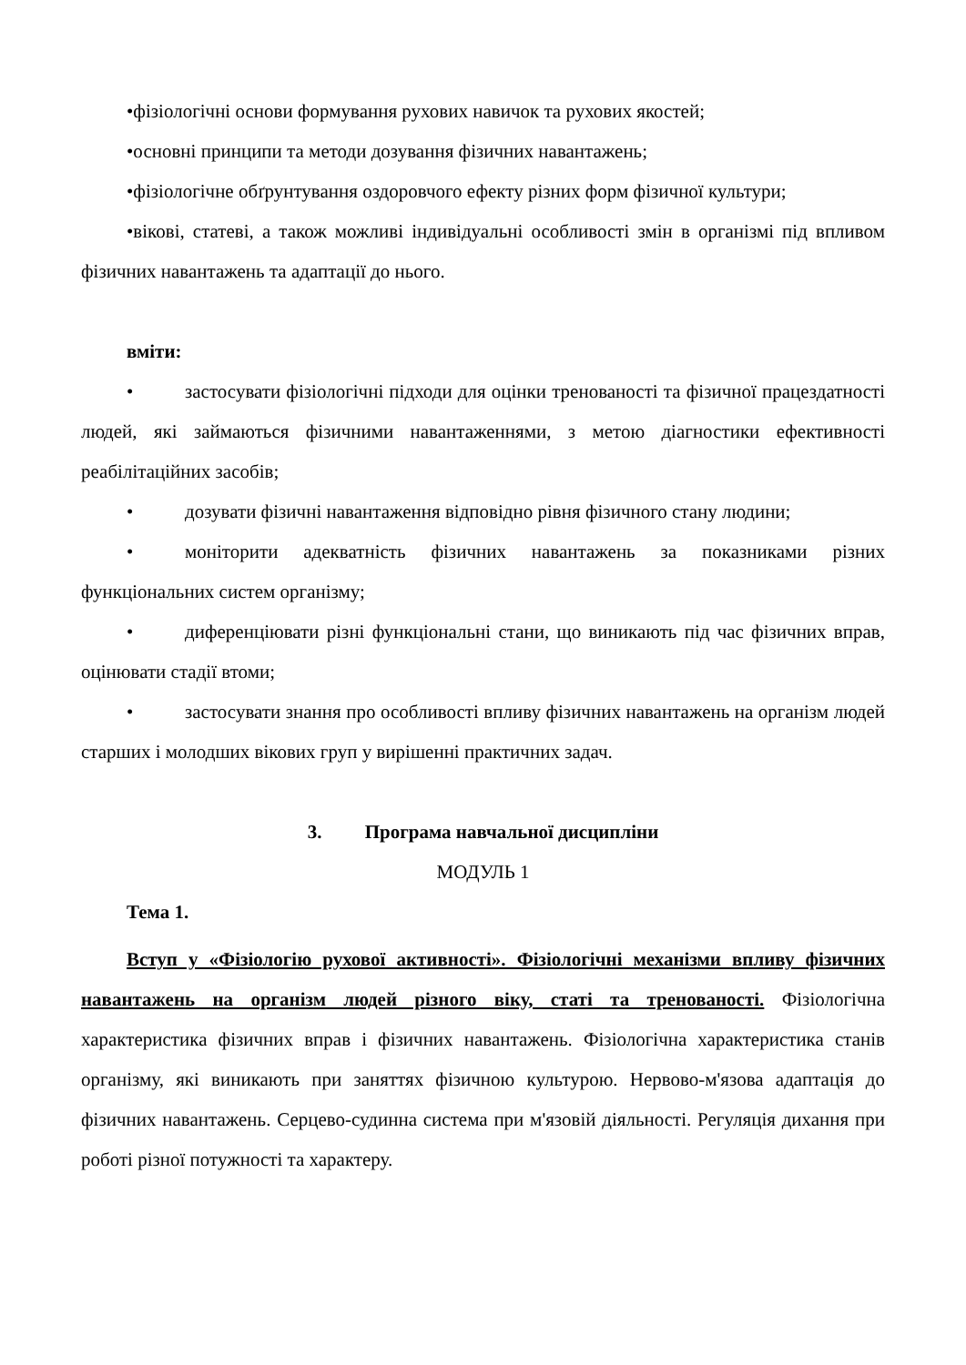•фізіологічні основи формування рухових навичок та рухових якостей;
•основні принципи та методи дозування фізичних навантажень;
•фізіологічне обґрунтування оздоровчого ефекту різних форм фізичної культури;
•вікові, статеві, а також можливі індивідуальні особливості змін в організмі під впливом фізичних навантажень та адаптації до нього.
вміти:
• застосувати фізіологічні підходи для оцінки тренованості та фізичної працездатності людей, які займаються фізичними навантаженнями, з метою діагностики ефективності реабілітаційних засобів;
• дозувати фізичні навантаження відповідно рівня фізичного стану людини;
• моніторити адекватність фізичних навантажень за показниками різних функціональних систем організму;
• диференціювати різні функціональні стани, що виникають під час фізичних вправ, оцінювати стадії втоми;
• застосувати знання про особливості впливу фізичних навантажень на організм людей старших і молодших вікових груп у вирішенні практичних задач.
3. Програма навчальної дисципліни
МОДУЛЬ 1
Тема 1.
Вступ у «Фізіологію рухової активності». Фізіологічні механізми впливу фізичних навантажень на організм людей різного віку, статі та тренованості. Фізіологічна характеристика фізичних вправ і фізичних навантажень. Фізіологічна характеристика станів організму, які виникають при заняттях фізичною культурою. Нервово-м'язова адаптація до фізичних навантажень. Серцево-судинна система при м'язовій діяльності. Регуляція дихання при роботі різної потужності та характеру.